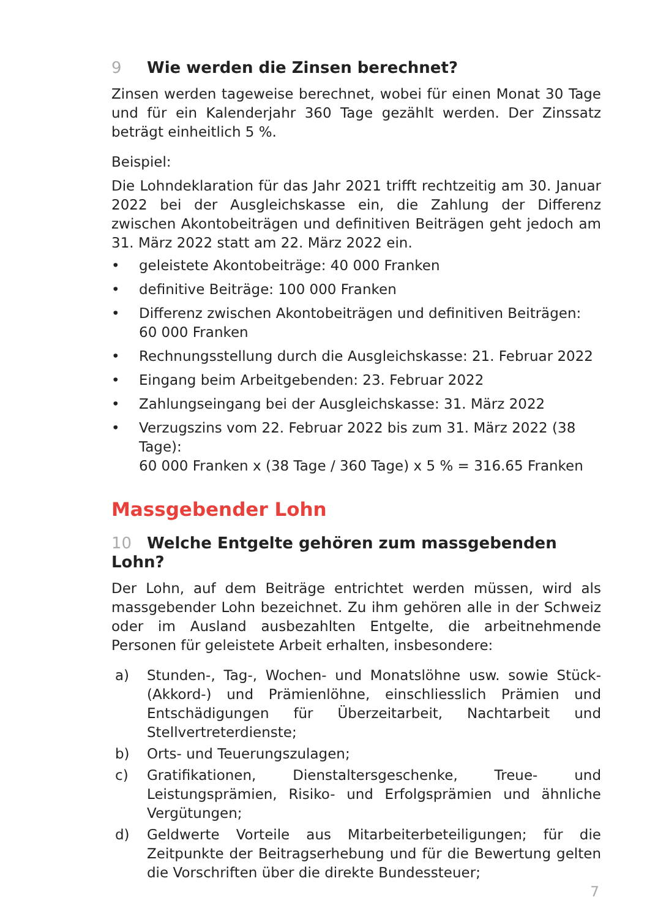9 Wie werden die Zinsen berechnet?
Zinsen werden tageweise berechnet, wobei für einen Monat 30 Tage und für ein Kalenderjahr 360 Tage gezählt werden. Der Zinssatz beträgt einheitlich 5 %.
Beispiel:
Die Lohndeklaration für das Jahr 2021 trifft rechtzeitig am 30. Januar 2022 bei der Ausgleichskasse ein, die Zahlung der Differenz zwischen Akontobeiträgen und definitiven Beiträgen geht jedoch am 31. März 2022 statt am 22. März 2022 ein.
• geleistete Akontobeiträge: 40 000 Franken
• definitive Beiträge: 100 000 Franken
• Differenz zwischen Akontobeiträgen und definitiven Beiträgen:
60 000 Franken
• Rechnungsstellung durch die Ausgleichskasse: 21. Februar 2022
• Eingang beim Arbeitgebenden: 23. Februar 2022
• Zahlungseingang bei der Ausgleichskasse: 31. März 2022
• Verzugszins vom 22. Februar 2022 bis zum 31. März 2022 (38 Tage):
60 000 Franken x (38 Tage / 360 Tage) x 5 % = 316.65 Franken
Massgebender Lohn
10 Welche Entgelte gehören zum massgebenden Lohn?
Der Lohn, auf dem Beiträge entrichtet werden müssen, wird als massgebender Lohn bezeichnet. Zu ihm gehören alle in der Schweiz oder im Ausland ausbezahlten Entgelte, die arbeitnehmende Personen für geleistete Arbeit erhalten, insbesondere:
a) Stunden-, Tag-, Wochen- und Monatslöhne usw. sowie Stück- (Akkord-) und Prämienlöhne, einschliesslich Prämien und Entschädigungen für Überzeitarbeit, Nachtarbeit und Stellvertreterdienste;
b) Orts- und Teuerungszulagen;
c) Gratifikationen, Dienstaltersgeschenke, Treue- und Leistungsprämien, Risiko- und Erfolgsprämien und ähnliche Vergütungen;
d) Geldwerte Vorteile aus Mitarbeiterbeteiligungen; für die Zeitpunkte der Beitragserhebung und für die Bewertung gelten die Vorschriften über die direkte Bundessteuer;
7